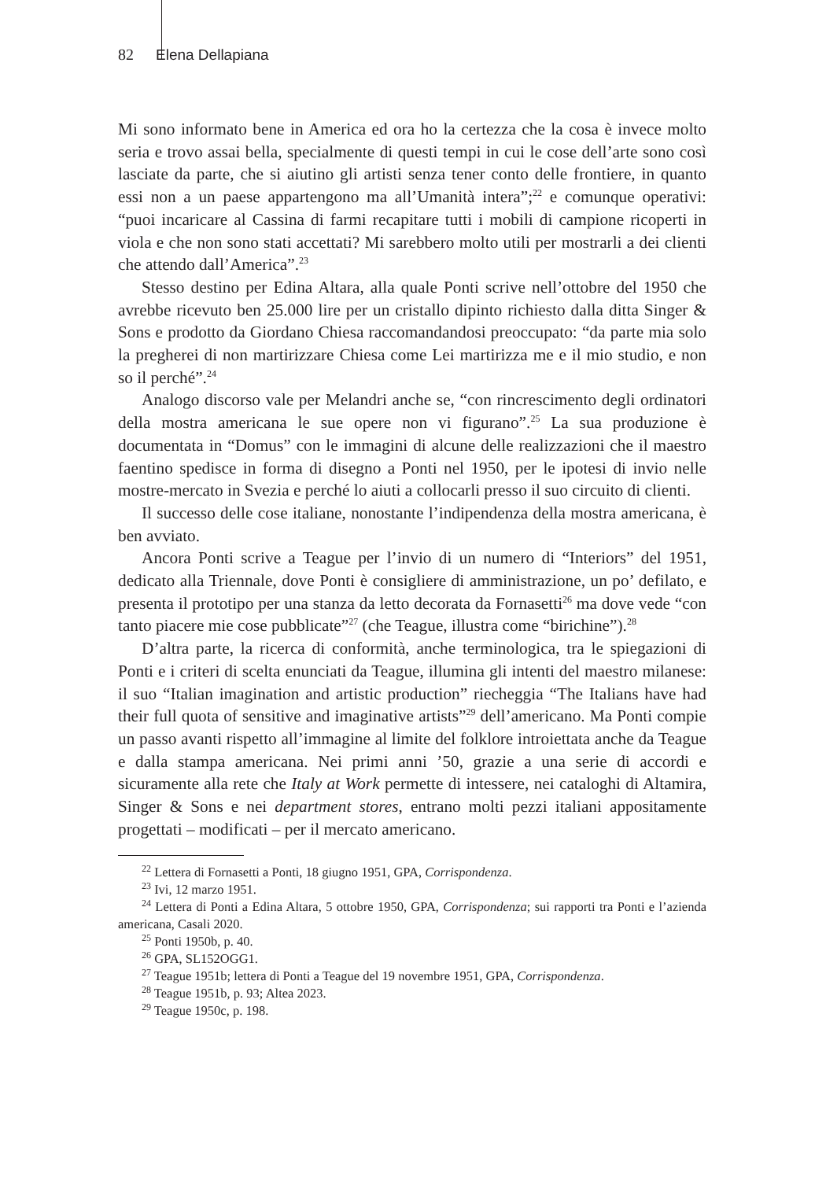82 Elena Dellapiana
Mi sono informato bene in America ed ora ho la certezza che la cosa è invece molto seria e trovo assai bella, specialmente di questi tempi in cui le cose dell’arte sono così lasciate da parte, che si aiutino gli artisti senza tener conto delle frontiere, in quanto essi non a un paese appartengono ma all’Umanità intera”;<sup>22</sup> e comunque operativi: “puoi incaricare al Cassina di farmi recapitare tutti i mobili di campione ricoperti in viola e che non sono stati accettati? Mi sarebbero molto utili per mostrarli a dei clienti che attendo dall’America”.<sup>23</sup>
Stesso destino per Edina Altara, alla quale Ponti scrive nell’ottobre del 1950 che avrebbe ricevuto ben 25.000 lire per un cristallo dipinto richiesto dalla ditta Singer & Sons e prodotto da Giordano Chiesa raccomandandosi preoccupato: “da parte mia solo la pregherei di non martirizzare Chiesa come Lei martirizza me e il mio studio, e non so il perché”.<sup>24</sup>
Analogo discorso vale per Melandri anche se, “con rincrescimento degli ordinatori della mostra americana le sue opere non vi figurano”.<sup>25</sup> La sua produzione è documentata in “Domus” con le immagini di alcune delle realizzazioni che il maestro faentino spedisce in forma di disegno a Ponti nel 1950, per le ipotesi di invio nelle mostre-mercato in Svezia e perché lo aiuti a collocarli presso il suo circuito di clienti.
Il successo delle cose italiane, nonostante l’indipendenza della mostra americana, è ben avviato.
Ancora Ponti scrive a Teague per l’invio di un numero di “Interiors” del 1951, dedicato alla Triennale, dove Ponti è consigliere di amministrazione, un po’ defilato, e presenta il prototipo per una stanza da letto decorata da Fornasetti<sup>26</sup> ma dove vede “con tanto piacere mie cose pubblicate”<sup>27</sup> (che Teague, illustra come “birichine”).<sup>28</sup>
D’altra parte, la ricerca di conformità, anche terminologica, tra le spiegazioni di Ponti e i criteri di scelta enunciati da Teague, illumina gli intenti del maestro milanese: il suo “Italian imagination and artistic production” riecheggia “The Italians have had their full quota of sensitive and imaginative artists”<sup>29</sup> dell’americano. Ma Ponti compie un passo avanti rispetto all’immagine al limite del folklore introiettata anche da Teague e dalla stampa americana. Nei primi anni ’50, grazie a una serie di accordi e sicuramente alla rete che Italy at Work permette di intessere, nei cataloghi di Altamira, Singer & Sons e nei department stores, entrano molti pezzi italiani appositamente progettati – modificati – per il mercato americano.
<sup>22</sup> Lettera di Fornasetti a Ponti, 18 giugno 1951, GPA, Corrispondenza.
<sup>23</sup> Ivi, 12 marzo 1951.
<sup>24</sup> Lettera di Ponti a Edina Altara, 5 ottobre 1950, GPA, Corrispondenza; sui rapporti tra Ponti e l’azienda americana, Casali 2020.
<sup>25</sup> Ponti 1950b, p. 40.
<sup>26</sup> GPA, SL152OGG1.
<sup>27</sup> Teague 1951b; lettera di Ponti a Teague del 19 novembre 1951, GPA, Corrispondenza.
<sup>28</sup> Teague 1951b, p. 93; Altea 2023.
<sup>29</sup> Teague 1950c, p. 198.